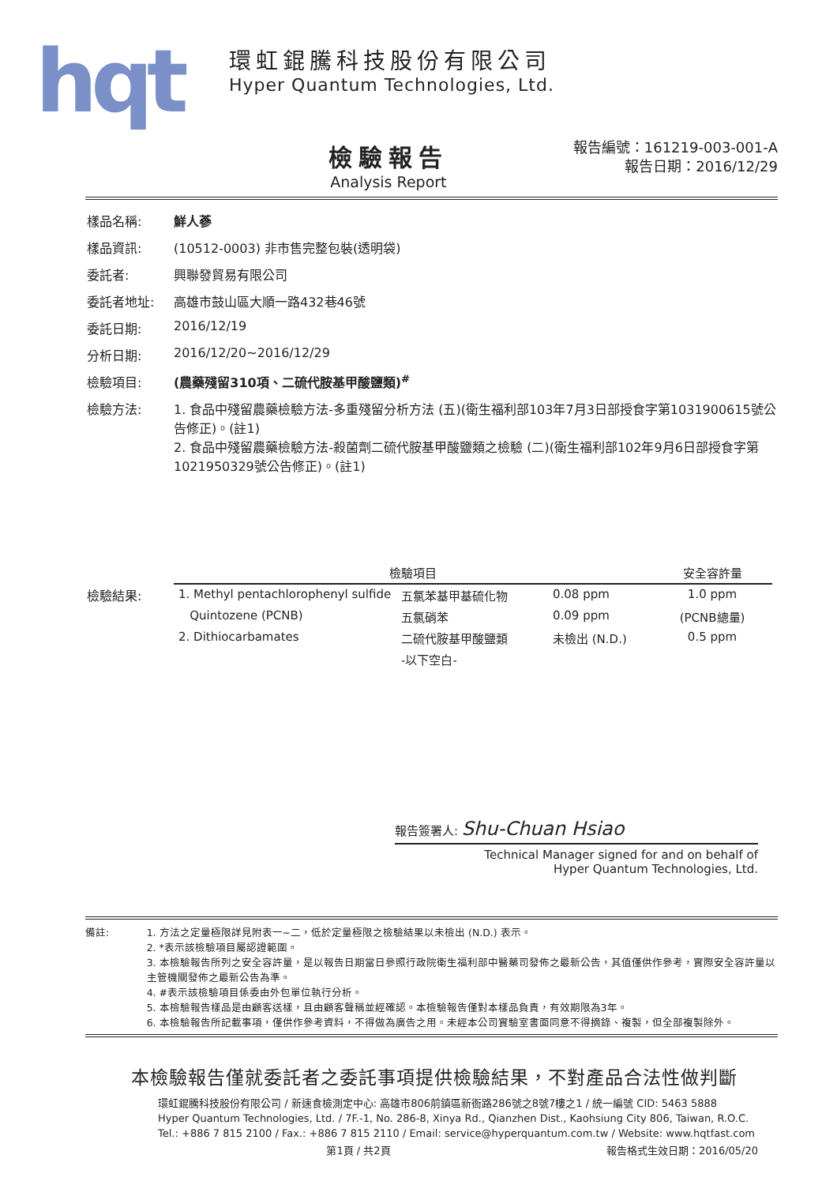hqt
環虹錕騰科技股份有限公司
Hyper Quantum Technologies, Ltd.
檢驗報告
Analysis Report
報告編號：161219-003-001-A
報告日期：2016/12/29
樣品名稱: 鮮人蔘
樣品資訊: (10512-0003) 非市售完整包裝(透明袋)
委託者: 興聯發貿易有限公司
委託者地址: 高雄市鼓山區大順一路432巷46號
委託日期: 2016/12/19
分析日期: 2016/12/20~2016/12/29
檢驗項目: (農藥殘留310項、二硫代胺基甲酸鹽類)<sup>#</sup>
檢驗方法: 1. 食品中殘留農藥檢驗方法-多重殘留分析方法 (五)(衛生福利部103年7月3日部授食字第1031900615號公告修正)。(註1)
2. 食品中殘留農藥檢驗方法-殺菌劑二硫代胺基甲酸鹽類之檢驗 (二)(衛生福利部102年9月6日部授食字第1021950329號公告修正)。(註1)
檢驗結果:
| 檢驗項目 | | | 安全容許量 |
| --- | --- | --- | --- |
| 1. Methyl pentachlorophenyl sulfide | 五氯苯基甲基硫化物 | 0.08 ppm | 1.0 ppm |
| Quintozene (PCNB) | 五氯硝苯 | 0.09 ppm | (PCNB總量) |
| 2. Dithiocarbamates | 二硫代胺基甲酸鹽類 | 未檢出 (N.D.) | 0.5 ppm |
| | -以下空白- | | |
報告簽署人: Shu-Chuan Hsiao
Technical Manager signed for and on behalf of
Hyper Quantum Technologies, Ltd.
備註: 1. 方法之定量極限詳見附表一~二，低於定量極限之檢驗結果以未檢出 (N.D.) 表示。
2. *表示該檢驗項目屬認證範圍。
3. 本檢驗報告所列之安全容許量，是以報告日期當日參照行政院衛生福利部中醫藥司發佈之最新公告，其值僅供作參考，實際安全容許量以主管機關發佈之最新公告為準。
4. #表示該檢驗項目係委由外包單位執行分析。
5. 本檢驗報告樣品是由顧客送樣，且由顧客聲稱並經確認。本檢驗報告僅對本樣品負責，有效期限為3年。
6. 本檢驗報告所記載事項，僅供作參考資料，不得做為廣告之用。未經本公司實驗室書面同意不得摘錄、複製，但全部複製除外。
本檢驗報告僅就委託者之委託事項提供檢驗結果，不對產品合法性做判斷
環虹錕騰科技股份有限公司 / 新速食檢測定中心: 高雄市806前鎮區新衙路286號之8號7樓之1 / 統一編號 CID: 5463 5888
Hyper Quantum Technologies, Ltd. / 7F.-1, No. 286-8, Xinya Rd., Qianzhen Dist., Kaohsiung City 806, Taiwan, R.O.C.
Tel.: +886 7 815 2100 / Fax.: +886 7 815 2110 / Email: service@hyperquantum.com.tw / Website: www.hqtfast.com
第1頁 / 共2頁 報告格式生效日期：2016/05/20